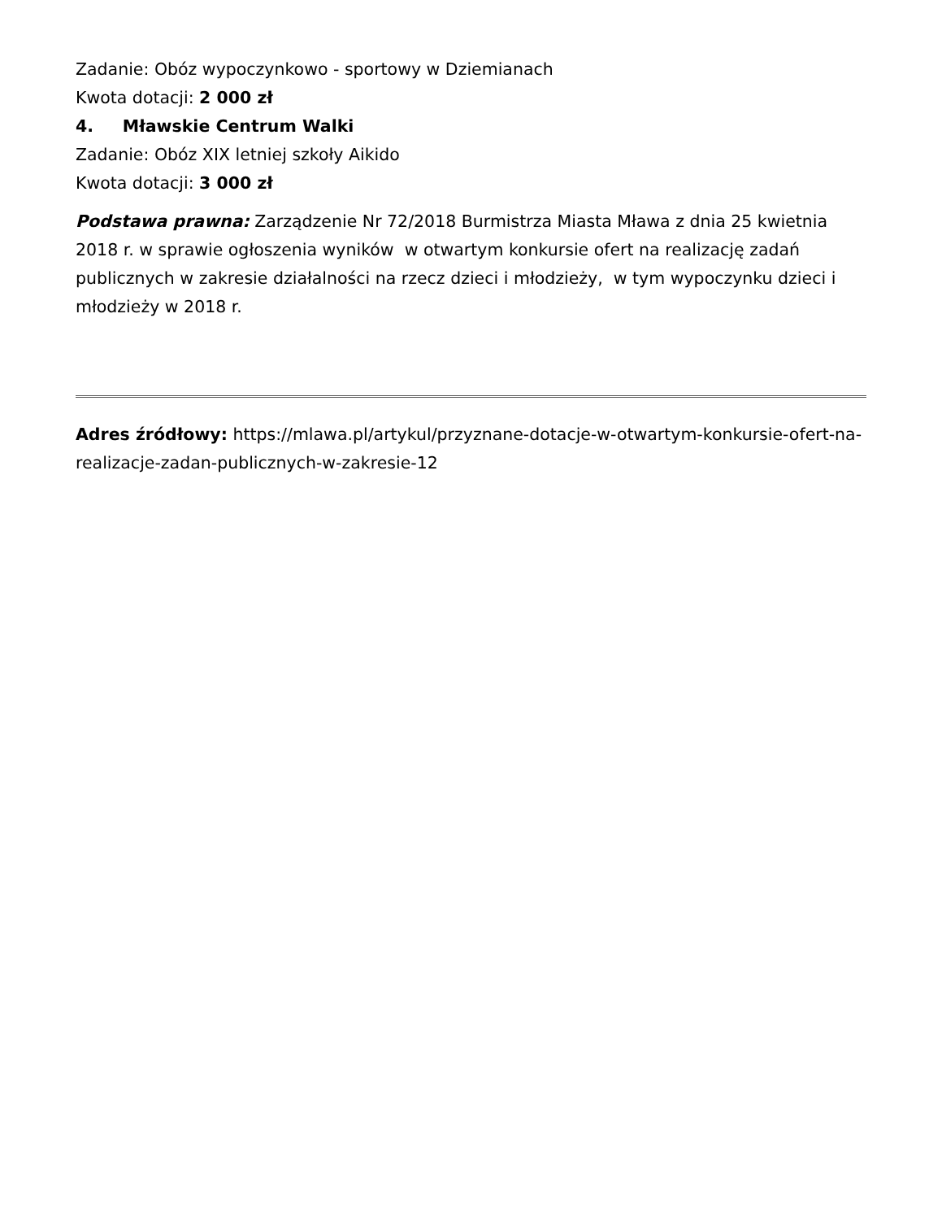Zadanie: Obóz wypoczynkowo - sportowy w Dziemianach
Kwota dotacji: 2 000 zł
4. Mławskie Centrum Walki
Zadanie: Obóz XIX letniej szkoły Aikido
Kwota dotacji: 3 000 zł
Podstawa prawna: Zarządzenie Nr 72/2018 Burmistrza Miasta Mława z dnia 25 kwietnia 2018 r. w sprawie ogłoszenia wyników w otwartym konkursie ofert na realizację zadań publicznych w zakresie działalności na rzecz dzieci i młodzieży, w tym wypoczynku dzieci i młodzieży w 2018 r.
Adres źródłowy: https://mlawa.pl/artykul/przyznane-dotacje-w-otwartym-konkursie-ofert-na-realizacje-zadan-publicznych-w-zakresie-12